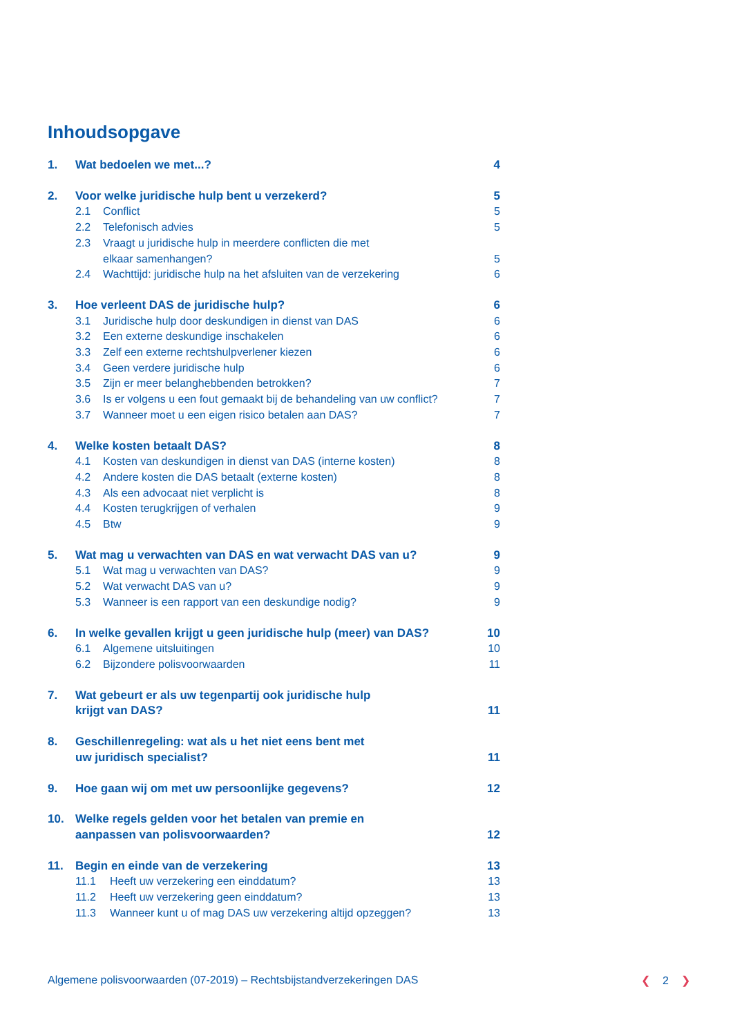Inhoudsopgave
1. Wat bedoelen we met...? 4
2. Voor welke juridische hulp bent u verzekerd? 5
2.1 Conflict 5
2.2 Telefonisch advies 5
2.3 Vraagt u juridische hulp in meerdere conflicten die met
elkaar samenhangen?
5
2.4 Wachttijd: juridische hulp na het afsluiten van de verzekering 6
3. Hoe verleent DAS de juridische hulp? 6
3.1 Juridische hulp door deskundigen in dienst van DAS 6
3.2 Een externe deskundige inschakelen 6
3.3 Zelf een externe rechtshulpverlener kiezen 6
3.4 Geen verdere juridische hulp 6
3.5 Zijn er meer belanghebbenden betrokken? 7
3.6 Is er volgens u een fout gemaakt bij de behandeling van uw conflict? 7
3.7 Wanneer moet u een eigen risico betalen aan DAS? 7
4. Welke kosten betaalt DAS? 8
4.1 Kosten van deskundigen in dienst van DAS (interne kosten) 8
4.2 Andere kosten die DAS betaalt (externe kosten) 8
4.3 Als een advocaat niet verplicht is 8
4.4 Kosten terugkrijgen of verhalen 9
4.5 Btw 9
5. Wat mag u verwachten van DAS en wat verwacht DAS van u? 9
5.1 Wat mag u verwachten van DAS? 9
5.2 Wat verwacht DAS van u? 9
5.3 Wanneer is een rapport van een deskundige nodig? 9
6. In welke gevallen krijgt u geen juridische hulp (meer) van DAS? 10
6.1 Algemene uitsluitingen 10
6.2 Bijzondere polisvoorwaarden 11
7. Wat gebeurt er als uw tegenpartij ook juridische hulp
krijgt van DAS?
11
8. Geschillenregeling: wat als u het niet eens bent met
uw juridisch specialist?
11
9. Hoe gaan wij om met uw persoonlijke gegevens? 12
10. Welke regels gelden voor het betalen van premie en
aanpassen van polisvoorwaarden?
12
11. Begin en einde van de verzekering 13
11.1 Heeft uw verzekering een einddatum? 13
11.2 Heeft uw verzekering geen einddatum? 13
11.3 Wanneer kunt u of mag DAS uw verzekering altijd opzeggen? 13
Algemene polisvoorwaarden (07-2019) – Rechtsbijstandverzekeringen DAS ❮ 2 ❯